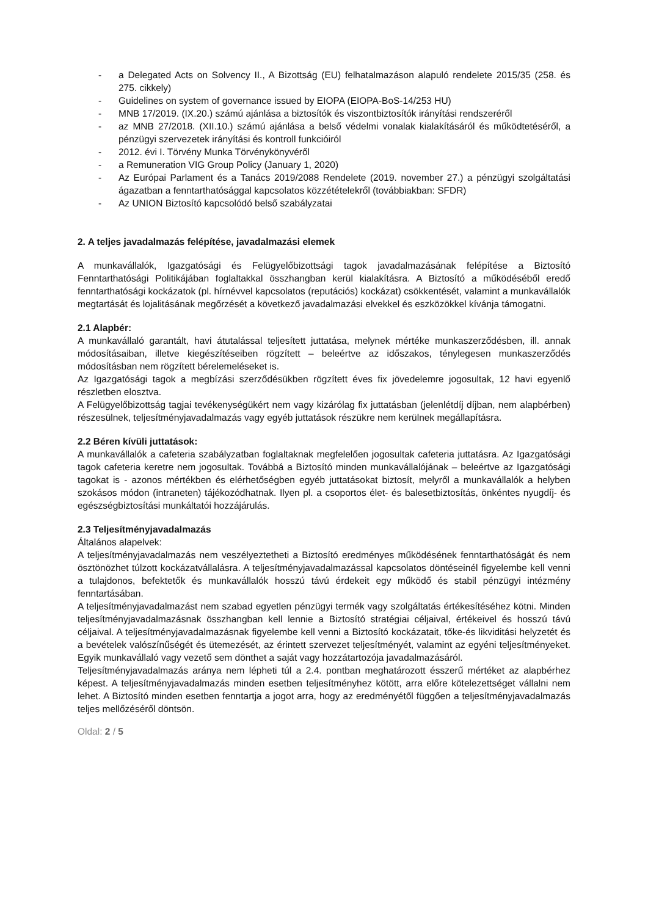- a Delegated Acts on Solvency II., A Bizottság (EU) felhatalmazáson alapuló rendelete 2015/35 (258. és 275. cikkely)
- Guidelines on system of governance issued by EIOPA (EIOPA-BoS-14/253 HU)
- MNB 17/2019. (IX.20.) számú ajánlása a biztosítók és viszontbiztosítók irányítási rendszeréről
- az MNB 27/2018. (XII.10.) számú ajánlása a belső védelmi vonalak kialakításáról és működtetéséről, a pénzügyi szervezetek irányítási és kontroll funkcióiról
- 2012. évi I. Törvény Munka Törvénykönyvéről
- a Remuneration VIG Group Policy (January 1, 2020)
- Az Európai Parlament és a Tanács 2019/2088 Rendelete (2019. november 27.) a pénzügyi szolgáltatási ágazatban a fenntarthatósággal kapcsolatos közzétételekről (továbbiakban: SFDR)
- Az UNION Biztosító kapcsolódó belső szabályzatai
2. A teljes javadalmazás felépítése, javadalmazási elemek
A munkavállalók, Igazgatósági és Felügyelőbizottsági tagok javadalmazásának felépítése a Biztosító Fenntarthatósági Politikájában foglaltakkal összhangban kerül kialakításra. A Biztosító a működéséből eredő fenntarthatósági kockázatok (pl. hírnévvel kapcsolatos (reputációs) kockázat) csökkentését, valamint a munkavállalók megtartását és lojalitásának megőrzését a következő javadalmazási elvekkel és eszközökkel kívánja támogatni.
2.1 Alapbér:
A munkavállaló garantált, havi átutalással teljesített juttatása, melynek mértéke munkaszerződésben, ill. annak módosításaiban, illetve kiegészítéseiben rögzített – beleértve az időszakos, ténylegesen munkaszerződés módosításban nem rögzített bérelemeléseket is.
Az Igazgatósági tagok a megbízási szerződésükben rögzített éves fix jövedelemre jogosultak, 12 havi egyenlő részletben elosztva.
A Felügyelőbizottság tagjai tevékenységükért nem vagy kizárólag fix juttatásban (jelenlétdíj díjban, nem alapbérben) részesülnek, teljesítményjavadalmazás vagy egyéb juttatások részükre nem kerülnek megállapításra.
2.2 Béren kívüli juttatások:
A munkavállalók a cafeteria szabályzatban foglaltaknak megfelelően jogosultak cafeteria juttatásra. Az Igazgatósági tagok cafeteria keretre nem jogosultak. Továbbá a Biztosító minden munkavállalójának – beleértve az Igazgatósági tagokat is - azonos mértékben és elérhetőségben egyéb juttatásokat biztosít, melyről a munkavállalók a helyben szokásos módon (intraneten) tájékozódhatnak. Ilyen pl. a csoportos élet- és balesetbiztosítás, önkéntes nyugdíj- és egészségbiztosítási munkáltatói hozzájárulás.
2.3 Teljesítményjavadalmazás
Általános alapelvek:
A teljesítményjavadalmazás nem veszélyeztetheti a Biztosító eredményes működésének fenntarthatóságát és nem ösztönözhet túlzott kockázatvállalásra. A teljesítményjavadalmazással kapcsolatos döntéseinél figyelembe kell venni a tulajdonos, befektetők és munkavállalók hosszú távú érdekeit egy működő és stabil pénzügyi intézmény fenntartásában.
A teljesítményjavadalmazást nem szabad egyetlen pénzügyi termék vagy szolgáltatás értékesítéséhez kötni. Minden teljesítményjavadalmazásnak összhangban kell lennie a Biztosító stratégiai céljaival, értékeivel és hosszú távú céljaival. A teljesítményjavadalmazásnak figyelembe kell venni a Biztosító kockázatait, tőke-és likviditási helyzetét és a bevételek valószínűségét és ütemezését, az érintett szervezet teljesítményét, valamint az egyéni teljesítményeket. Egyik munkavállaló vagy vezető sem dönthet a saját vagy hozzátartozója javadalmazásáról.
Teljesítményjavadalmazás aránya nem lépheti túl a 2.4. pontban meghatározott ésszerű mértéket az alapbérhez képest. A teljesítményjavadalmazás minden esetben teljesítményhez kötött, arra előre kötelezettséget vállalni nem lehet. A Biztosító minden esetben fenntartja a jogot arra, hogy az eredményétől függően a teljesítményjavadalmazás teljes mellőzéséről döntsön.
Oldal: 2 / 5